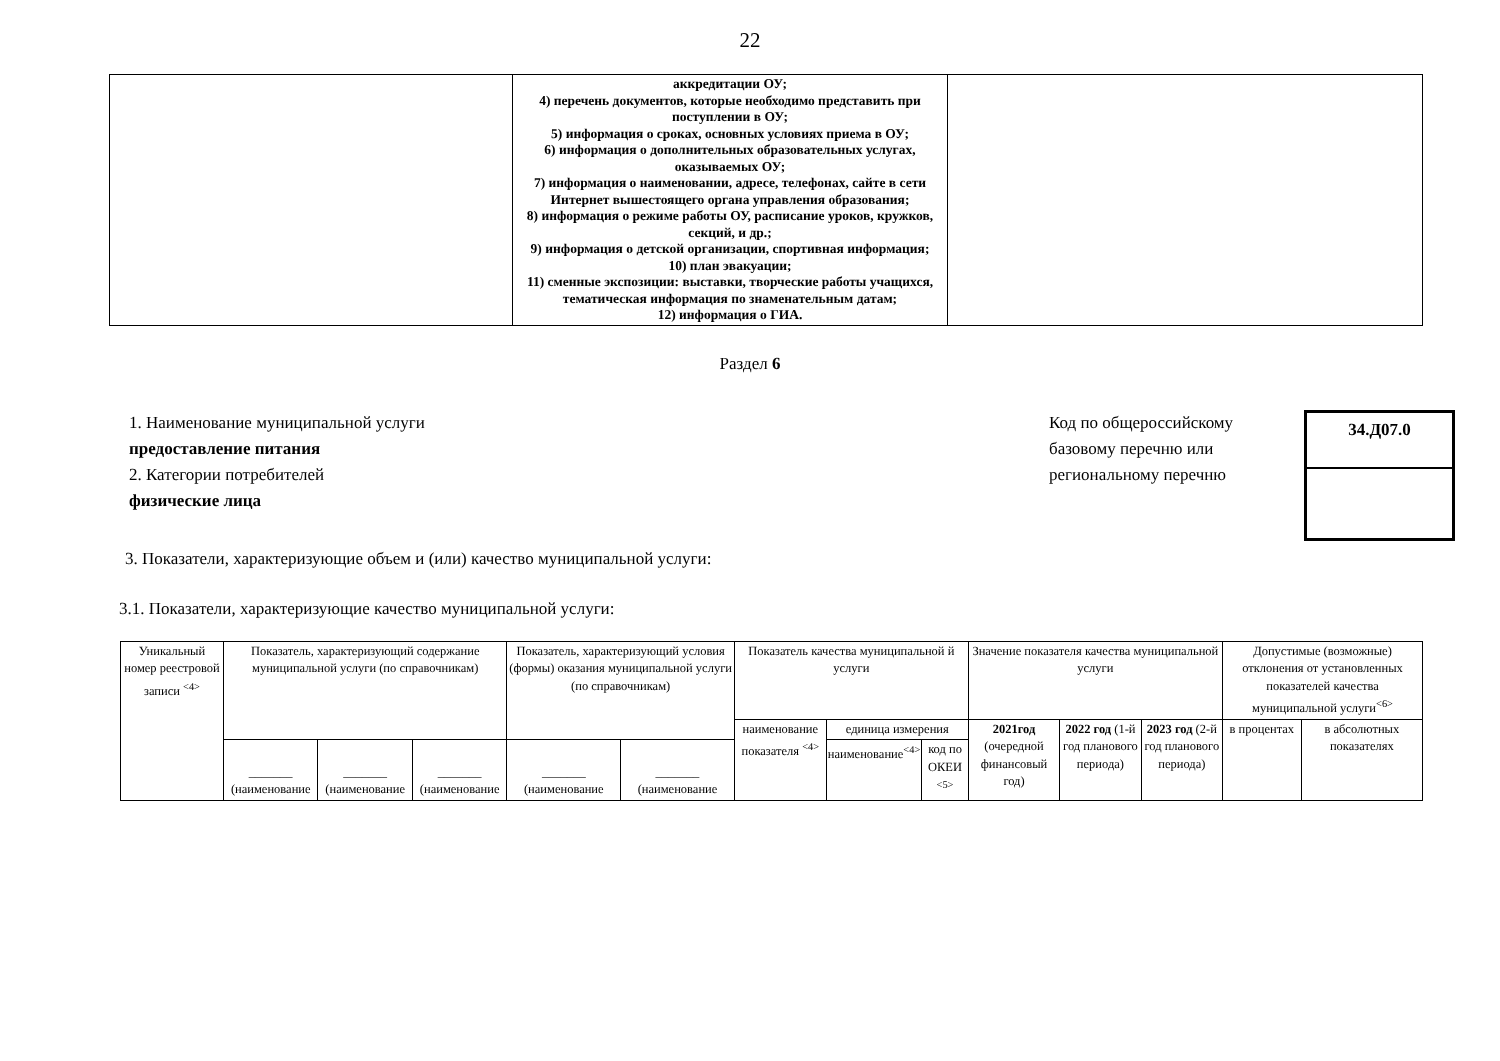22
| | аккредитации ОУ; 4) перечень документов, которые необходимо представить при поступлении в ОУ; 5) информация о сроках, основных условиях приема в ОУ; 6) информация о дополнительных образовательных услугах, оказываемых ОУ; 7) информация о наименовании, адресе, телефонах, сайте в сети Интернет вышестоящего органа управления образования; 8) информация о режиме работы ОУ, расписание уроков, кружков, секций, и др.; 9) информация о детской организации, спортивная информация; 10) план эвакуации; 11) сменные экспозиции: выставки, творческие работы учащихся, тематическая информация по знаменательным датам; 12) информация о ГИА. | |
Раздел 6
1. Наименование муниципальной услуги
предоставление питания
2. Категории потребителей
физические лица
Код по общероссийскому базовому перечню или региональному перечню
34.Д07.0
3. Показатели, характеризующие объем и (или) качество муниципальной услуги:
3.1. Показатели, характеризующие качество муниципальной услуги:
| Уникальный номер реестровой записи <sup><4></sup> | Показатель, характеризующий содержание муниципальной услуги (по справочникам) | | | Показатель, характеризующий условия (формы) оказания муниципальной услуги (по справочникам) | | Показатель качества муниципальной й услуги | | | Значение показателя качества муниципальной услуги | | | Допустимые (возможные) отклонения от установленных показателей качества муниципальной услуги<sup><6></sup> | |
| | | | | | | наименование показателя <sup><4></sup> | единица измерения | | 2021год (очередной финансовый год) | 2022 год (1-й год планового периода) | 2023 год (2-й год планового периода) | в процентах | в абсолютных показателях |
| | _______ (наименование | _______ (наименование | _______ (наименование | _______ (наименование | _______ (наименование | | наименование<sup><4></sup> | код по ОКЕИ <sup><5></sup> | | | | | |